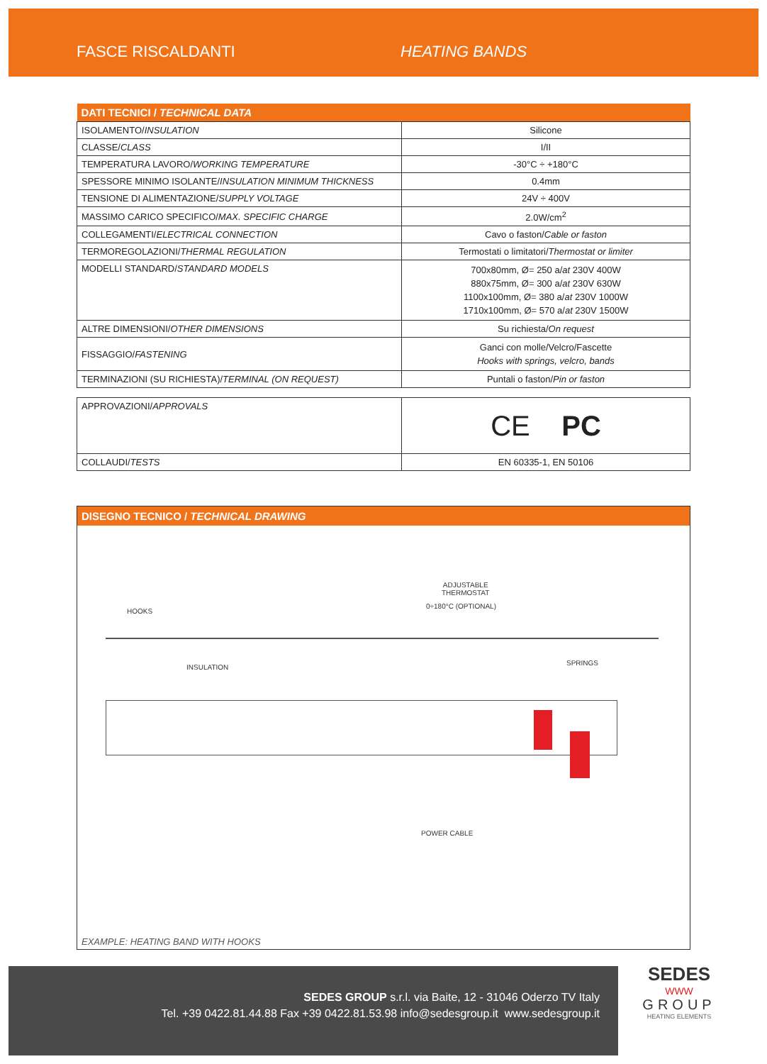FASCE RISCALDANTI HEATING BANDS
| DATI TECNICI / TECHNICAL DATA | |
| --- | --- |
| ISOLAMENTO/ INSULATION | Silicone |
| CLASSE/ CLASS | I/II |
| TEMPERATURA LAVORO/ WORKING TEMPERATURE | -30°C ÷ +180°C |
| SPESSORE MINIMO ISOLANTE/ INSULATION MINIMUM THICKNESS | 0.4mm |
| TENSIONE DI ALIMENTAZIONE/ SUPPLY VOLTAGE | 24V ÷ 400V |
| MASSIMO CARICO SPECIFICO/ MAX. SPECIFIC CHARGE | 2.0W/cm<sup>2</sup> |
| COLLEGAMENTI/ ELECTRICAL CONNECTION | Cavo o faston/ Cable or faston |
| TERMOREGOLAZIONI/ THERMAL REGULATION | Termostati o limitatori/ Thermostat or limiter |
| MODELLI STANDARD/ STANDARD MODELS | 700x80mm, Ø= 250 a/ at 230V 400W 880x75mm, Ø= 300 a/ at 230V 630W 1100x100mm, Ø= 380 a/ at 230V 1000W 1710x100mm, Ø= 570 a/ at 230V 1500W |
| ALTRE DIMENSIONI/ OTHER DIMENSIONS | Su richiesta/ On request |
| FISSAGGIO/ FASTENING | Ganci con molle/Velcro/Fascette Hooks with springs, velcro, bands |
| TERMINAZIONI (SU RICHIESTA)/ TERMINAL (ON REQUEST) | Puntali o faston/ Pin or faston |
| APPROVAZIONI/ APPROVALS | CE PC |
| COLLAUDI/ TESTS | EN 60335-1, EN 50106 |
DISEGNO TECNICO / TECHNICAL DRAWING
ADJUSTABLE
THERMOSTAT
0÷180°C (OPTIONAL)
HOOKS
INSULATION
SPRINGS
POWER CABLE
EXAMPLE: HEATING BAND WITH HOOKS
SEDES GROUP s.r.l. via Baite, 12 - 31046 Oderzo TV Italy
Tel. +39 0422.81.44.88 Fax +39 0422.81.53.98 info@sedesgroup.it www.sedesgroup.it
SEDES
WWW
GROUP
HEATING ELEMENTS